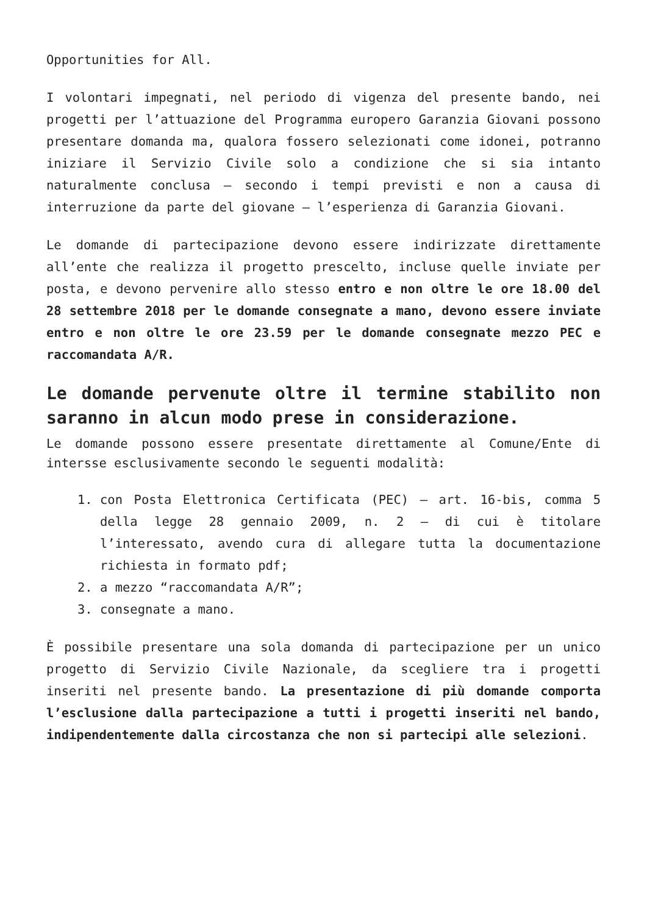Opportunities for All.
I volontari impegnati, nel periodo di vigenza del presente bando, nei progetti per l’attuazione del Programma europero Garanzia Giovani possono presentare domanda ma, qualora fossero selezionati come idonei, potranno iniziare il Servizio Civile solo a condizione che si sia intanto naturalmente conclusa – secondo i tempi previsti e non a causa di interruzione da parte del giovane – l’esperienza di Garanzia Giovani.
Le domande di partecipazione devono essere indirizzate direttamente all’ente che realizza il progetto prescelto, incluse quelle inviate per posta, e devono pervenire allo stesso entro e non oltre le ore 18.00 del 28 settembre 2018 per le domande consegnate a mano, devono essere inviate entro e non oltre le ore 23.59 per le domande consegnate mezzo PEC e raccomandata A/R.
Le domande pervenute oltre il termine stabilito non saranno in alcun modo prese in considerazione.
Le domande possono essere presentate direttamente al Comune/Ente di intersse esclusivamente secondo le seguenti modalità:
1. con Posta Elettronica Certificata (PEC) – art. 16-bis, comma 5 della legge 28 gennaio 2009, n. 2 – di cui è titolare l’interessato, avendo cura di allegare tutta la documentazione richiesta in formato pdf;
2. a mezzo “raccomandata A/R”;
3. consegnate a mano.
È possibile presentare una sola domanda di partecipazione per un unico progetto di Servizio Civile Nazionale, da scegliere tra i progetti inseriti nel presente bando. La presentazione di più domande comporta l’esclusione dalla partecipazione a tutti i progetti inseriti nel bando, indipendentemente dalla circostanza che non si partecipi alle selezioni.